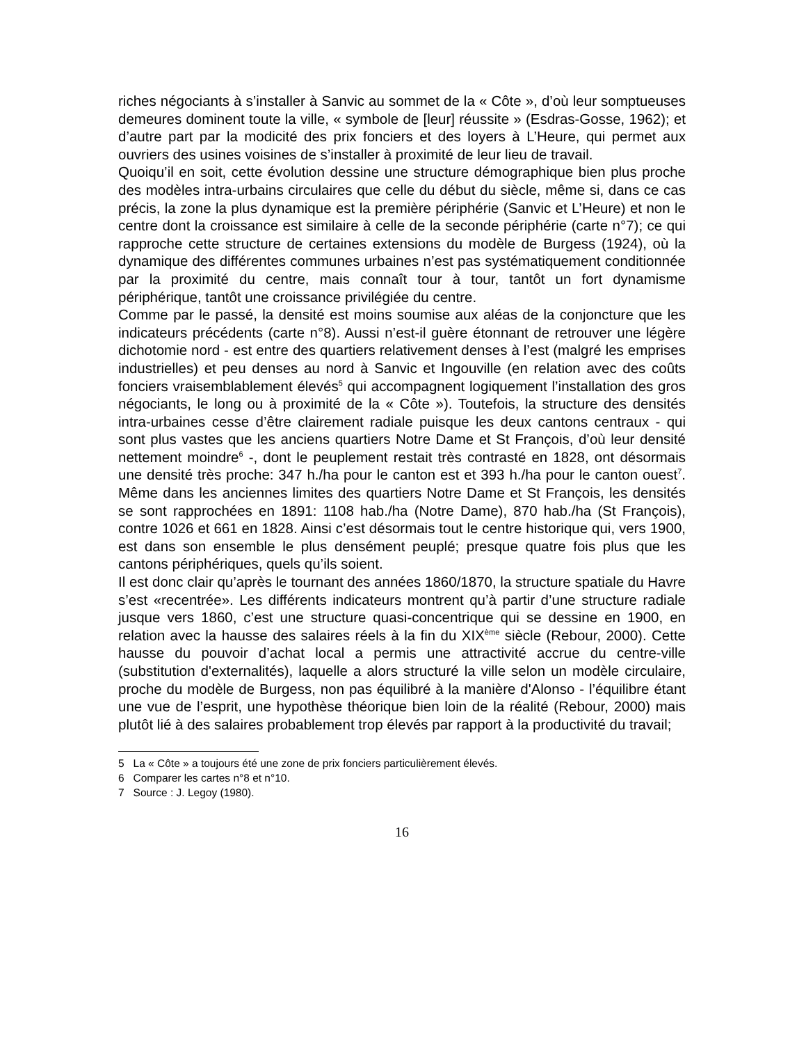riches négociants à s’installer à Sanvic au sommet de la « Côte », d’où leur somptueuses demeures dominent toute la ville, « symbole de [leur] réussite » (Esdras-Gosse, 1962); et d’autre part par la modicité des prix fonciers et des loyers à L’Heure, qui permet aux ouvriers des usines voisines de s’installer à proximité de leur lieu de travail.
Quoiqu’il en soit, cette évolution dessine une structure démographique bien plus proche des modèles intra-urbains circulaires que celle du début du siècle, même si, dans ce cas précis, la zone la plus dynamique est la première périphérie (Sanvic et L’Heure) et non le centre dont la croissance est similaire à celle de la seconde périphérie (carte n°7); ce qui rapproche cette structure de certaines extensions du modèle de Burgess (1924), où la dynamique des différentes communes urbaines n’est pas systématiquement conditionnée par la proximité du centre, mais connaît tour à tour, tantôt un fort dynamisme périphérique, tantôt une croissance privilégiée du centre.
Comme par le passé, la densité est moins soumise aux aléas de la conjoncture que les indicateurs précédents (carte n°8). Aussi n’est-il guère étonnant de retrouver une légère dichotomie nord - est entre des quartiers relativement denses à l’est (malgré les emprises industrielles) et peu denses au nord à Sanvic et Ingouville (en relation avec des coûts fonciers vraisemblablement élevés<sup>5</sup> qui accompagnent logiquement l’installation des gros négociants, le long ou à proximité de la « Côte »). Toutefois, la structure des densités intra-urbaines cesse d’être clairement radiale puisque les deux cantons centraux - qui sont plus vastes que les anciens quartiers Notre Dame et St François, d’où leur densité nettement moindre<sup>6</sup> -, dont le peuplement restait très contrasté en 1828, ont désormais une densité très proche: 347 h./ha pour le canton est et 393 h./ha pour le canton ouest<sup>7</sup>. Même dans les anciennes limites des quartiers Notre Dame et St François, les densités se sont rapprochées en 1891: 1108 hab./ha (Notre Dame), 870 hab./ha (St François), contre 1026 et 661 en 1828. Ainsi c’est désormais tout le centre historique qui, vers 1900, est dans son ensemble le plus densément peuplé; presque quatre fois plus que les cantons périphériques, quels qu’ils soient.
Il est donc clair qu’après le tournant des années 1860/1870, la structure spatiale du Havre s’est «recentrée». Les différents indicateurs montrent qu’à partir d’une structure radiale jusque vers 1860, c’est une structure quasi-concentrique qui se dessine en 1900, en relation avec la hausse des salaires réels à la fin du XIX<sup>ème</sup> siècle (Rebour, 2000). Cette hausse du pouvoir d’achat local a permis une attractivité accrue du centre-ville (substitution d'externalités), laquelle a alors structuré la ville selon un modèle circulaire, proche du modèle de Burgess, non pas équilibré à la manière d'Alonso - l’équilibre étant une vue de l’esprit, une hypothèse théorique bien loin de la réalité (Rebour, 2000) mais plutôt lié à des salaires probablement trop élevés par rapport à la productivité du travail;
5 La « Côte » a toujours été une zone de prix fonciers particulièrement élevés.
6 Comparer les cartes n°8 et n°10.
7 Source : J. Legoy (1980).
16